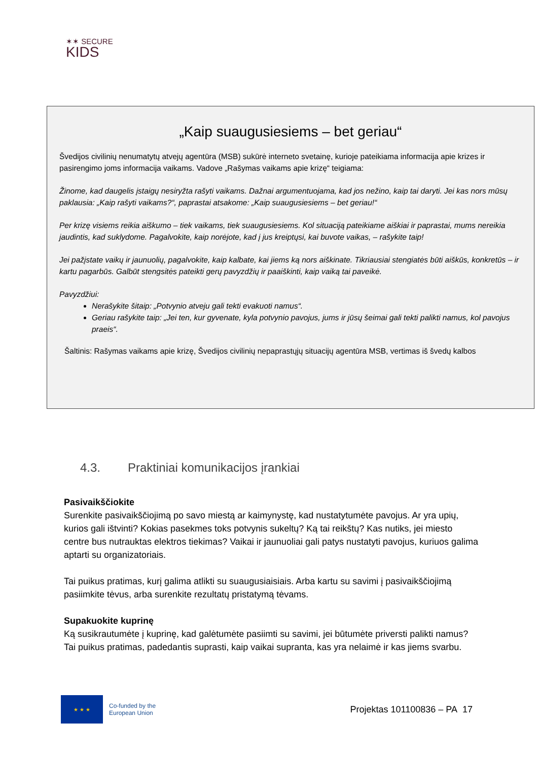✶✶ SECURE
KIDS
„Kaip suaugusiesiems – bet geriau“
Švedijos civilinių nenumatytų atvejų agentūra (MSB) sukūrė interneto svetainę, kurioje pateikiama informacija apie krizes ir pasirengimo joms informacija vaikams. Vadove „Rašymas vaikams apie krizę“ teigiama:
Žinome, kad daugelis įstaigų nesiryžta rašyti vaikams. Dažnai argumentuojama, kad jos nežino, kaip tai daryti. Jei kas nors mūsų paklausia: „Kaip rašyti vaikams?“, paprastai atsakome: „Kaip suaugusiesiems – bet geriau!“
Per krizę visiems reikia aiškumo – tiek vaikams, tiek suaugusiesiems. Kol situaciją pateikiame aiškiai ir paprastai, mums nereikia jaudintis, kad suklydome. Pagalvokite, kaip norėjote, kad į jus kreiptųsi, kai buvote vaikas, – rašykite taip!
Jei pažįstate vaikų ir jaunuolių, pagalvokite, kaip kalbate, kai jiems ką nors aiškinate. Tikriausiai stengiatės būti aiškūs, konkretūs – ir kartu pagarbūs. Galbūt stengsitės pateikti gerų pavyzdžių ir paaiškinti, kaip vaiką tai paveikė.
Pavyzdžiui:
Nerašykite šitaip: „Potvynio atveju gali tekti evakuoti namus“.
Geriau rašykite taip: „Jei ten, kur gyvenate, kyla potvynio pavojus, jums ir jūsų šeimai gali tekti palikti namus, kol pavojus praeis“.
Šaltinis: Rašymas vaikams apie krizę, Švedijos civilinių nepaprastųjų situacijų agentūra MSB, vertimas iš švedų kalbos
4.3. Praktiniai komunikacijos įrankiai
Pasivaikščiokite
Surenkite pasivaikščiojimą po savo miestą ar kaimynystę, kad nustatytumėte pavojus. Ar yra upių, kurios gali ištvinti? Kokias pasekmes toks potvynis sukeltų? Ką tai reikštų? Kas nutiks, jei miesto centre bus nutrauktas elektros tiekimas? Vaikai ir jaunuoliai gali patys nustatyti pavojus, kuriuos galima aptarti su organizatoriais.
Tai puikus pratimas, kurį galima atlikti su suaugusiaisiais. Arba kartu su savimi į pasivaikščiojimą pasiimkite tėvus, arba surenkite rezultatų pristatymą tėvams.
Supakuokite kuprinę
Ką susikrautumėte į kuprinę, kad galėtumėte pasiimti su savimi, jei būtumėte priversti palikti namus? Tai puikus pratimas, padedantis suprasti, kaip vaikai supranta, kas yra nelaimė ir kas jiems svarbu.
★ ★ ★
Co-funded by the
European Union
Projektas 101100836 – PA 17